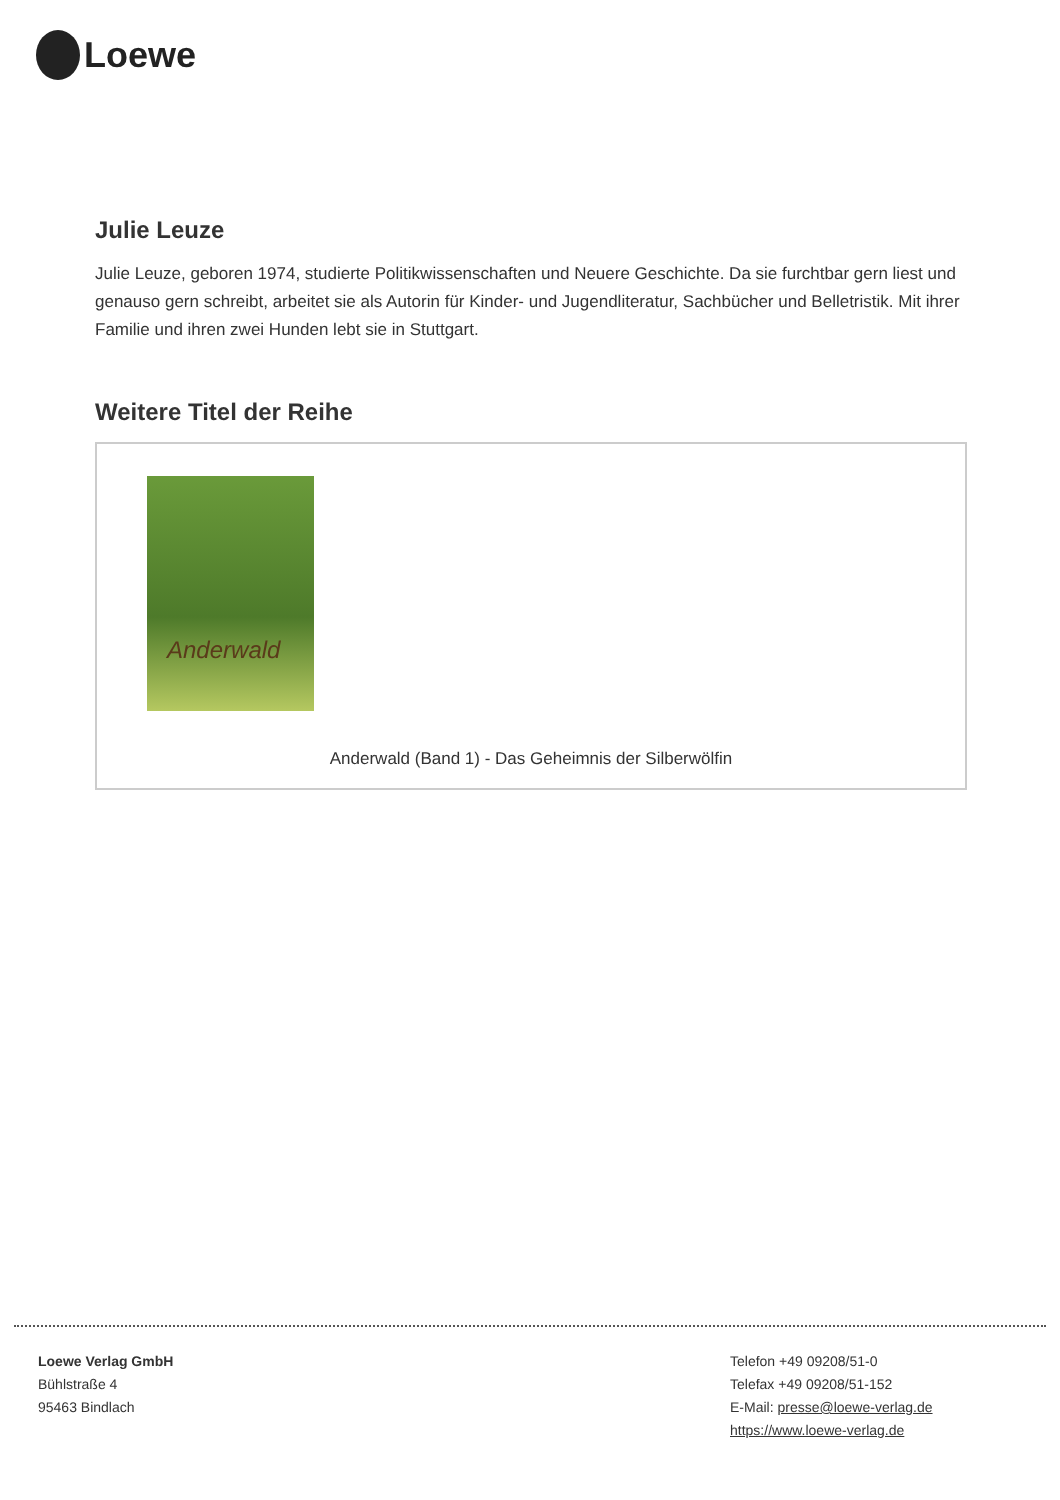Loewe
Julie Leuze
Julie Leuze, geboren 1974, studierte Politikwissenschaften und Neuere Geschichte. Da sie furchtbar gern liest und genauso gern schreibt, arbeitet sie als Autorin für Kinder- und Jugendliteratur, Sachbücher und Belletristik. Mit ihrer Familie und ihren zwei Hunden lebt sie in Stuttgart.
Weitere Titel der Reihe
Anderwald
Anderwald (Band 1) - Das Geheimnis der Silberwölfin
Loewe Verlag GmbH
Bühlstraße 4
95463 Bindlach
Telefon +49 09208/51-0
Telefax +49 09208/51-152
E-Mail: presse@loewe-verlag.de
https://www.loewe-verlag.de